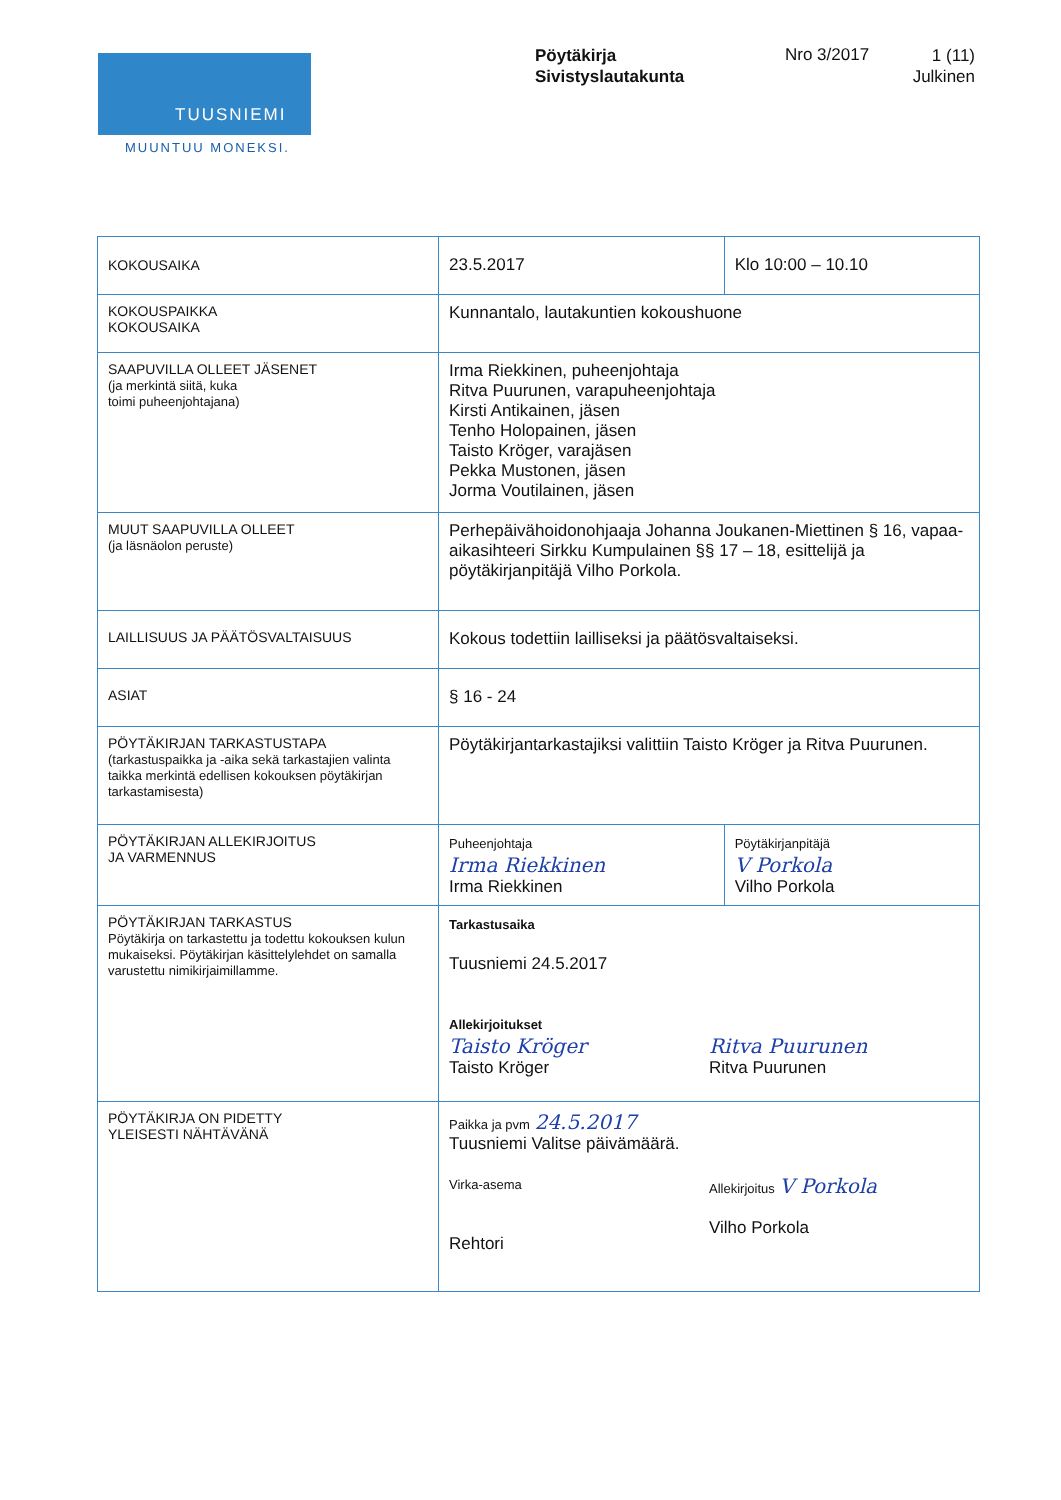TUUSNIEMI
MUUNTUU MONEKSI.
Pöytäkirja
Sivistyslautakunta
Nro 3/2017
1 (11)
Julkinen
| KOKOUSAIKA | 23.5.2017 | Klo 10:00 – 10.10 |
| KOKOUSPAIKKA KOKOUSAIKA | Kunnantalo, lautakuntien kokoushuone | |
| SAAPUVILLA OLLEET JÄSENET (ja merkintä siitä, kuka toimi puheenjohtajana) | Irma Riekkinen, puheenjohtaja Ritva Puurunen, varapuheenjohtaja Kirsti Antikainen, jäsen Tenho Holopainen, jäsen Taisto Kröger, varajäsen Pekka Mustonen, jäsen Jorma Voutilainen, jäsen | |
| MUUT SAAPUVILLA OLLEET (ja läsnäolon peruste) | Perhepäivähoidonohjaaja Johanna Joukanen-Miettinen § 16, vapaa-aikasihteeri Sirkku Kumpulainen §§ 17 – 18, esittelijä ja pöytäkirjanpitäjä Vilho Porkola. | |
| LAILLISUUS JA PÄÄTÖSVALTAISUUS | Kokous todettiin lailliseksi ja päätösvaltaiseksi. | |
| ASIAT | § 16 - 24 | |
| PÖYTÄKIRJAN TARKASTUSTAPA (tarkastuspaikka ja -aika sekä tarkastajien valinta taikka merkintä edellisen kokouksen pöytäkirjan tarkastamisesta) | Pöytäkirjantarkastajiksi valittiin Taisto Kröger ja Ritva Puurunen. | |
| PÖYTÄKIRJAN ALLEKIRJOITUS JA VARMENNUS | Puheenjohtaja Irma Riekkinen Irma Riekkinen | Pöytäkirjanpitäjä V Porkola Vilho Porkola |
| PÖYTÄKIRJAN TARKASTUS Pöytäkirja on tarkastettu ja todettu kokouksen kulun mukaiseksi. Pöytäkirjan käsittelylehdet on samalla varustettu nimikirjaimillamme. | Tarkastusaika Tuusniemi 24.5.2017 Allekirjoitukset Taisto Kröger Taisto Kröger Ritva Puurunen Ritva Puurunen | |
| PÖYTÄKIRJA ON PIDETTY YLEISESTI NÄHTÄVÄNÄ | Paikka ja pvm 24.5.2017 Tuusniemi Valitse päivämäärä. Virka-asema Rehtori Allekirjoitus V Porkola Vilho Porkola | |